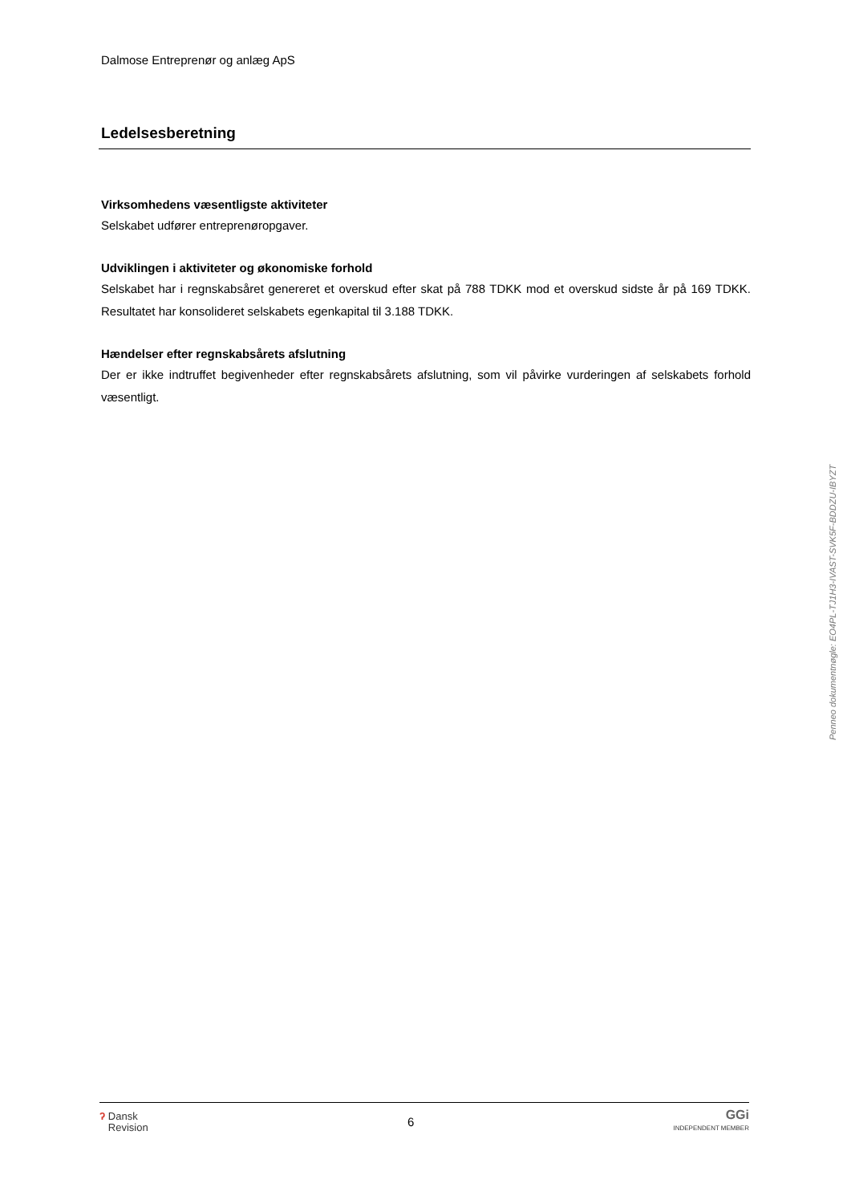Dalmose Entreprenør og anlæg ApS
Ledelsesberetning
Virksomhedens væsentligste aktiviteter
Selskabet udfører entreprenøropgaver.
Udviklingen i aktiviteter og økonomiske forhold
Selskabet har i regnskabsåret genereret et overskud efter skat på 788 TDKK mod et overskud sidste år på 169 TDKK. Resultatet har konsolideret selskabets egenkapital til 3.188 TDKK.
Hændelser efter regnskabsårets afslutning
Der er ikke indtruffet begivenheder efter regnskabsårets afslutning, som vil påvirke vurderingen af selskabets forhold væsentligt.
Penneo dokumentnøgle: EO4PL-TJ1H3-IVAST-SVK5F-BDDZU-IBYZT
ʔ Dansk
Revision
6
GGi
INDEPENDENT MEMBER